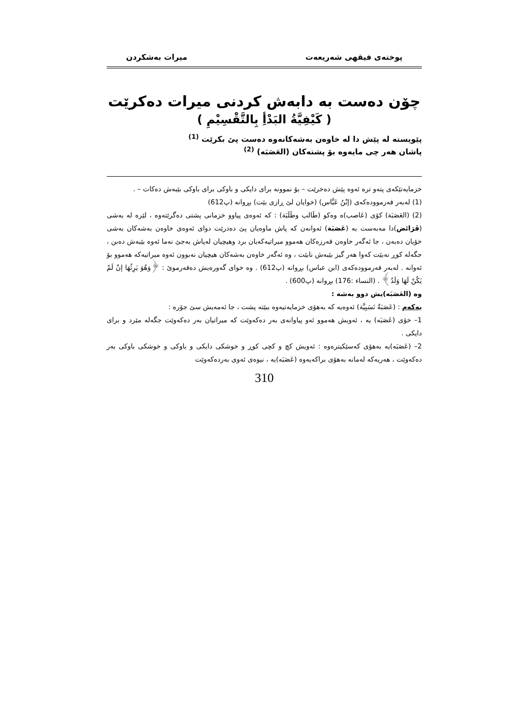پوختەی فیقهی شەریعەت میرات بەشکردن
چۆن دەست بە دابەش کردنی میرات دەکرێت
( كَيْفِيَّةُ البَدْأِ بِالتَّقْسِيْمِ )
پێویستە لە پێش دا لە خاوەن بەشەکانەوە دەست پێ بکرێت <sup>(1)</sup>
پاشان هەر چی مایەوە بۆ پشتەکان (العَصَبَە) <sup>(2)</sup>
خزمایەتێکەی پتەو ترە ئەوە پێش دەخرێت – بۆ نموونە برای دایکی و باوکی برای باوکی بێبەش دەکات – .
(1) لەبەر فەرموودەکەی (إبْنُ عَبَّاس) (خوایان لێ ڕازی بێت) بڕوانە (پ612)
(2) (العَصَبَة) کۆی (عَاصب)ە وەکو (طَالب وطَلَبَة) : کە ئەوەی پیاوو خزمانی پشتی دەگرێتەوە ، لێرە لە بەشی (فَرَائض)دا مەبەست بە (عَصَبَة) ئەوانەن کە پاش ماوەیان پێ دەدرێت دوای ئەوەی خاوەن بەشەکان بەشی خۆیان دەبەن ، جا ئەگەر خاوەن فەرزەکان هەموو میراتیەکەیان برد وهیچیان لەپاش بەجێ نەما ئەوە بێبەش دەبن ، جگەلە کوڕ نەبێت کەوا هەر گیز بێبەش نابێت ، وە ئەگەر خاوەن بەشەکان هیچیان نەبوون ئەوە میراتیەکە هەموو بۆ ئەوانە . لەبەر فەرموودەکەی (ابن عباس) بڕوانە (پ612) . وە خوای گەورەیش دەفەرموێ : ﴿وَهُوَ يَرِثُهَا إنْ لَمْ يَكُنْ لَهَا وَلَدٌ﴾ . (النساء :176) بڕوانە (پ600) .
وە (العَصَبَە)یش دوو بەشە :
یەکەم : (عَصَبَةٌ نَسَبِيَّة) ئەوەیە کە بەهۆی خزمایەتیەوە ببێتە پشت ، جا ئەمەیش سێ جۆرە :
1– خۆی (عَصَبَە) یە ، ئەویش هەموو ئەو پیاوانەی بەر دەکەوێت کە میراتیان بەر دەکەوێت جگەلە مێرد و برای دایکی .
2– (عَصَبَە)یە بەهۆی کەسێکیترەوە : ئەویش کچ و کچی کوڕ و خوشکی دایکی و باوکی و خوشکی باوکی بەر دەکەوێت ، هەریەکە لەمانە بەهۆی براکەیەوە (عَصَبَە)یە ، نیوەی ئەوی بەردەکەوێت
310